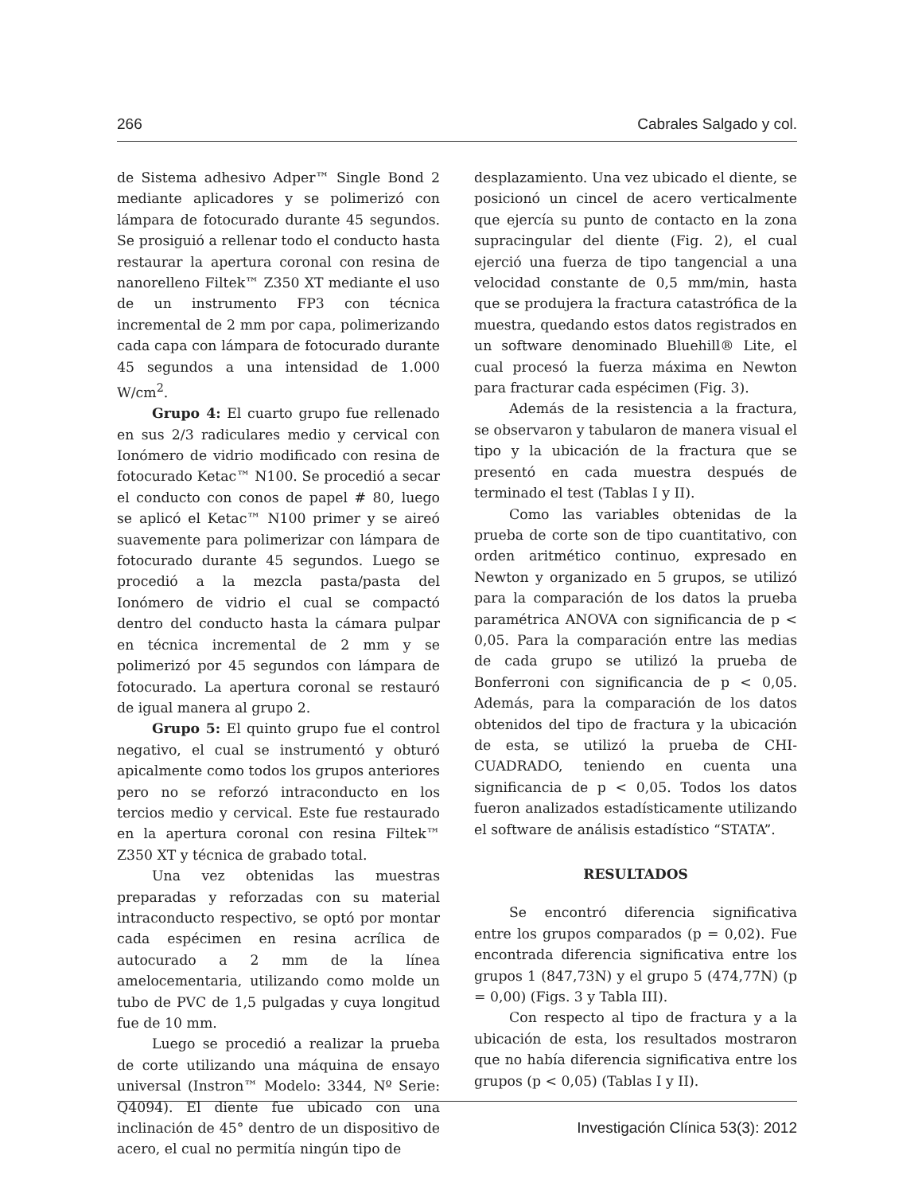266 Cabrales Salgado y col.
de Sistema adhesivo Adper™ Single Bond 2 mediante aplicadores y se polimerizó con lámpara de fotocurado durante 45 segundos. Se prosiguió a rellenar todo el conducto hasta restaurar la apertura coronal con resina de nanorelleno Filtek™ Z350 XT mediante el uso de un instrumento FP3 con técnica incremental de 2 mm por capa, polimerizando cada capa con lámpara de fotocurado durante 45 segundos a una intensidad de 1.000 W/cm<sup>2</sup>.
Grupo 4: El cuarto grupo fue rellenado en sus 2/3 radiculares medio y cervical con Ionómero de vidrio modificado con resina de fotocurado Ketac™ N100. Se procedió a secar el conducto con conos de papel # 80, luego se aplicó el Ketac™ N100 primer y se aireó suavemente para polimerizar con lámpara de fotocurado durante 45 segundos. Luego se procedió a la mezcla pasta/pasta del Ionómero de vidrio el cual se compactó dentro del conducto hasta la cámara pulpar en técnica incremental de 2 mm y se polimerizó por 45 segundos con lámpara de fotocurado. La apertura coronal se restauró de igual manera al grupo 2.
Grupo 5: El quinto grupo fue el control negativo, el cual se instrumentó y obturó apicalmente como todos los grupos anteriores pero no se reforzó intraconducto en los tercios medio y cervical. Este fue restaurado en la apertura coronal con resina Filtek™ Z350 XT y técnica de grabado total.
Una vez obtenidas las muestras preparadas y reforzadas con su material intraconducto respectivo, se optó por montar cada espécimen en resina acrílica de autocurado a 2 mm de la línea amelocementaria, utilizando como molde un tubo de PVC de 1,5 pulgadas y cuya longitud fue de 10 mm.
Luego se procedió a realizar la prueba de corte utilizando una máquina de ensayo universal (Instron™ Modelo: 3344, Nº Serie: Q4094). El diente fue ubicado con una inclinación de 45° dentro de un dispositivo de acero, el cual no permitía ningún tipo de
desplazamiento. Una vez ubicado el diente, se posicionó un cincel de acero verticalmente que ejercía su punto de contacto en la zona supracingular del diente (Fig. 2), el cual ejerció una fuerza de tipo tangencial a una velocidad constante de 0,5 mm/min, hasta que se produjera la fractura catastrófica de la muestra, quedando estos datos registrados en un software denominado Bluehill® Lite, el cual procesó la fuerza máxima en Newton para fracturar cada espécimen (Fig. 3).
Además de la resistencia a la fractura, se observaron y tabularon de manera visual el tipo y la ubicación de la fractura que se presentó en cada muestra después de terminado el test (Tablas I y II).
Como las variables obtenidas de la prueba de corte son de tipo cuantitativo, con orden aritmético continuo, expresado en Newton y organizado en 5 grupos, se utilizó para la comparación de los datos la prueba paramétrica ANOVA con significancia de p < 0,05. Para la comparación entre las medias de cada grupo se utilizó la prueba de Bonferroni con significancia de p < 0,05. Además, para la comparación de los datos obtenidos del tipo de fractura y la ubicación de esta, se utilizó la prueba de CHI-CUADRADO, teniendo en cuenta una significancia de p < 0,05. Todos los datos fueron analizados estadísticamente utilizando el software de análisis estadístico “STATA”.
RESULTADOS
Se encontró diferencia significativa entre los grupos comparados (p = 0,02). Fue encontrada diferencia significativa entre los grupos 1 (847,73N) y el grupo 5 (474,77N) (p = 0,00) (Figs. 3 y Tabla III).
Con respecto al tipo de fractura y a la ubicación de esta, los resultados mostraron que no había diferencia significativa entre los grupos (p < 0,05) (Tablas I y II).
Investigación Clínica 53(3): 2012